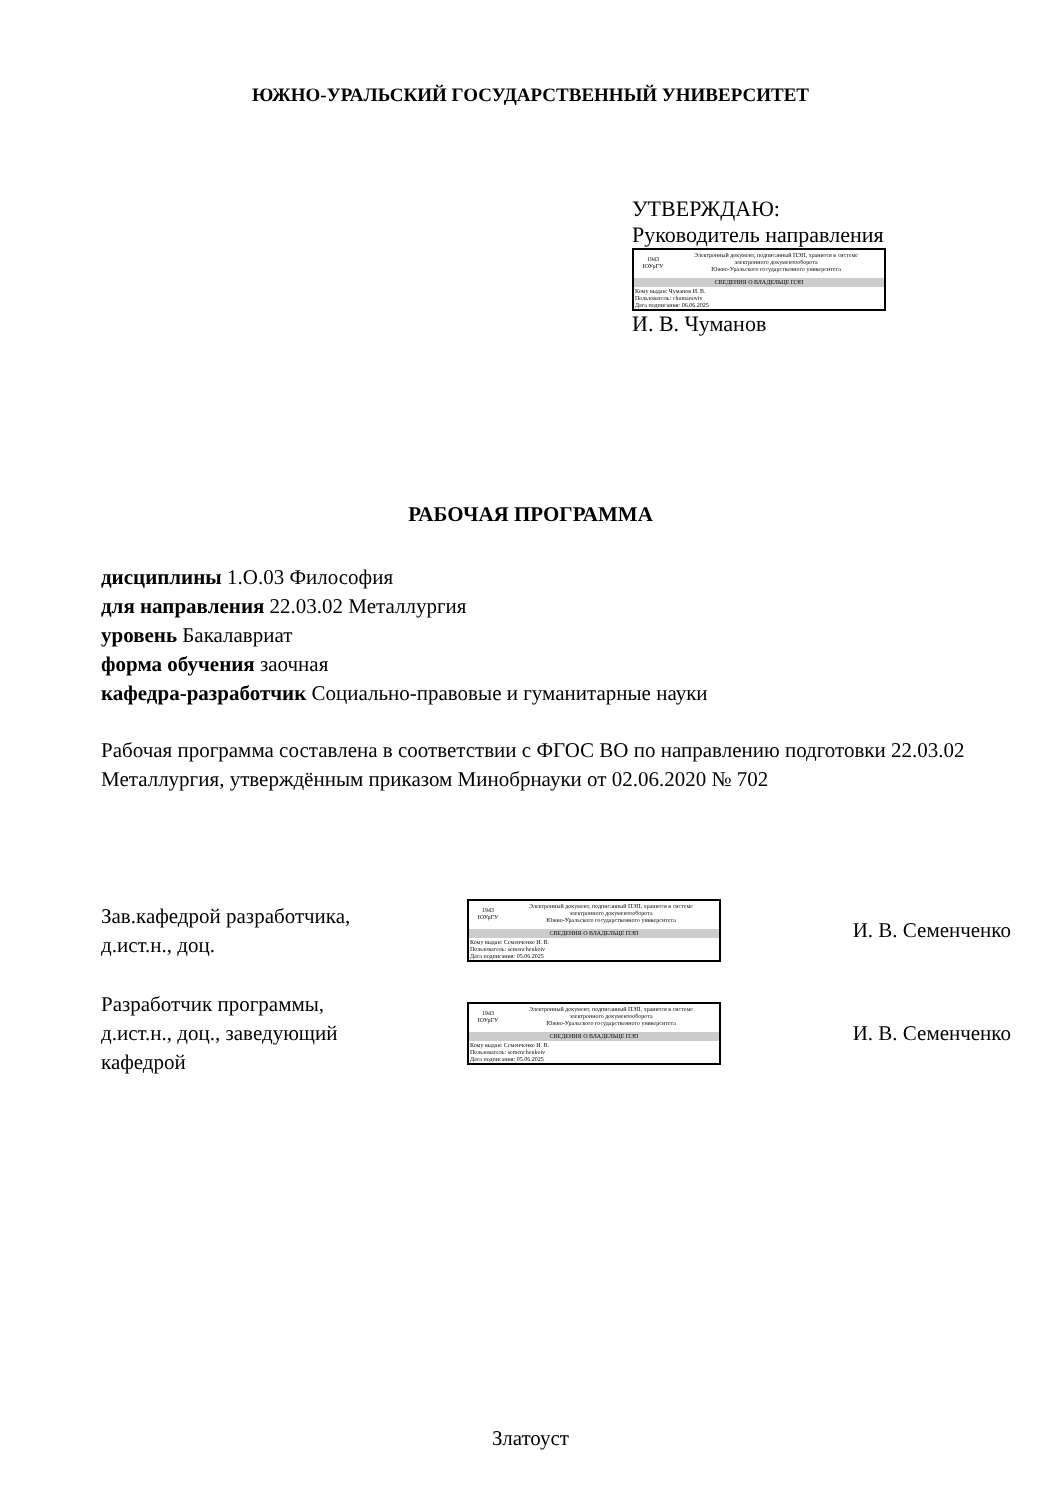ЮЖНО-УРАЛЬСКИЙ ГОСУДАРСТВЕННЫЙ УНИВЕРСИТЕТ
УТВЕРЖДАЮ:
Руководитель направления
1943
ЮУрГУ
Электронный документ, подписанный ПЭП, хранится в системе
электронного документооборота
Южно-Уральского государственного университета
СВЕДЕНИЯ О ВЛАДЕЛЬЦЕ ПЭП
Кому выдан: Чуманов И. В.
Пользователь: chumanoviv
Дата подписания: 06.06.2025
И. В. Чуманов
РАБОЧАЯ ПРОГРАММА
дисциплины 1.О.03 Философия
для направления 22.03.02 Металлургия
уровень Бакалавриат
форма обучения заочная
кафедра-разработчик Социально-правовые и гуманитарные науки
Рабочая программа составлена в соответствии с ФГОС ВО по направлению подготовки 22.03.02 Металлургия, утверждённым приказом Минобрнауки от 02.06.2020 № 702
Зав.кафедрой разработчика,
д.ист.н., доц.
1943
ЮУрГУ
Электронный документ, подписанный ПЭП, хранится в системе
электронного документооборота
Южно-Уральского государственного университета
СВЕДЕНИЯ О ВЛАДЕЛЬЦЕ ПЭП
Кому выдан: Семенченко И. В.
Пользователь: semenchenkoiv
Дата подписания: 05.06.2025
И. В. Семенченко
Разработчик программы,
д.ист.н., доц., заведующий
кафедрой
1943
ЮУрГУ
Электронный документ, подписанный ПЭП, хранится в системе
электронного документооборота
Южно-Уральского государственного университета
СВЕДЕНИЯ О ВЛАДЕЛЬЦЕ ПЭП
Кому выдан: Семенченко И. В.
Пользователь: semenchenkoiv
Дата подписания: 05.06.2025
И. В. Семенченко
Златоуст